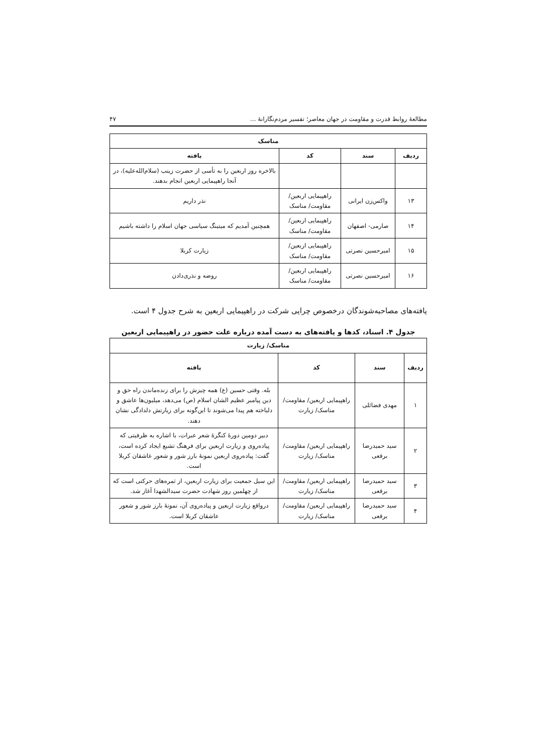مطالعهٔ روابط قدرت و مقاومت در جهان معاصر؛ تفسیر مردم‌نگارانهٔ ... ۴۷
| مناسک | | | |
| --- | --- | --- | --- |
| ردیف | سند | کد | یافته |
| | | | بالاخره روز اربعین را به تأسی از حضرت زینب (سلام‌الله‌علیه)، در آنجا راهپیمایی اربعین انجام بدهند. |
| ۱۳ | واکس‌زن ایرانی | راهپیمایی اربعین/ مقاومت/ مناسک | نذر داریم |
| ۱۴ | صارمی- اصفهان | راهپیمایی اربعین/ مقاومت/ مناسک | همچنین آمدیم که میتینگ سیاسی جهان اسلام را داشته باشیم |
| ۱۵ | امیرحسین نصرتی | راهپیمایی اربعین/ مقاومت/ مناسک | زیارت کربلا |
| ۱۶ | امیرحسین نصرتی | راهپیمایی اربعین/ مقاومت/ مناسک | روضه و نذری‌دادن |
یافته‌های مصاحبه‌شوندگان درخصوص چرایی شرکت در راهپیمایی اربعین به شرح جدول ۴ است.
جدول ۴. اسناد، کدها و یافته‌های به دست آمده درباره علت حضور در راهپیمایی اربعین
| مناسک/ زیارت | | | |
| --- | --- | --- | --- |
| ردیف | سند | کد | یافته |
| ۱ | مهدی فضائلی | راهپیمایی اربعین/ مقاومت/ مناسک/ زیارت | بله. وقتی حسین (ع) همه چیزش را برای زنده‌ماندن راه حق و دین پیامبر عظیم الشان اسلام (ص) می‌دهد، میلیون‌ها عاشق و دلباخته هم پیدا می‌شوند تا این‌گونه برای زیارتش دلدادگی نشان دهند. |
| ۲ | سید حمیدرضا برقعی | راهپیمایی اربعین/ مقاومت/ مناسک/ زیارت | دبیر دومین دورهٔ کنگرهٔ شعر عبرات، با اشاره به ظرفیتی که پیاده‌روی و زیارت اربعین برای فرهنگ تشیع ایجاد کرده است، گفت: پیاده‌روی اربعین نمونهٔ بارز شور و شعور عاشقان کربلا است. |
| ۳ | سید حمیدرضا برقعی | راهپیمایی اربعین/ مقاومت/ مناسک/ زیارت | این سیل جمعیت برای زیارت اربعین، از ثمره‌های حرکتی است که از چهلمین روز شهادت حضرت سیدالشهدا آغاز شد. |
| ۴ | سید حمیدرضا برقعی | راهپیمایی اربعین/ مقاومت/ مناسک/ زیارت | درواقع زیارت اربعین و پیاده‌روی آن، نمونهٔ بارز شور و شعور عاشقان کربلا است. |